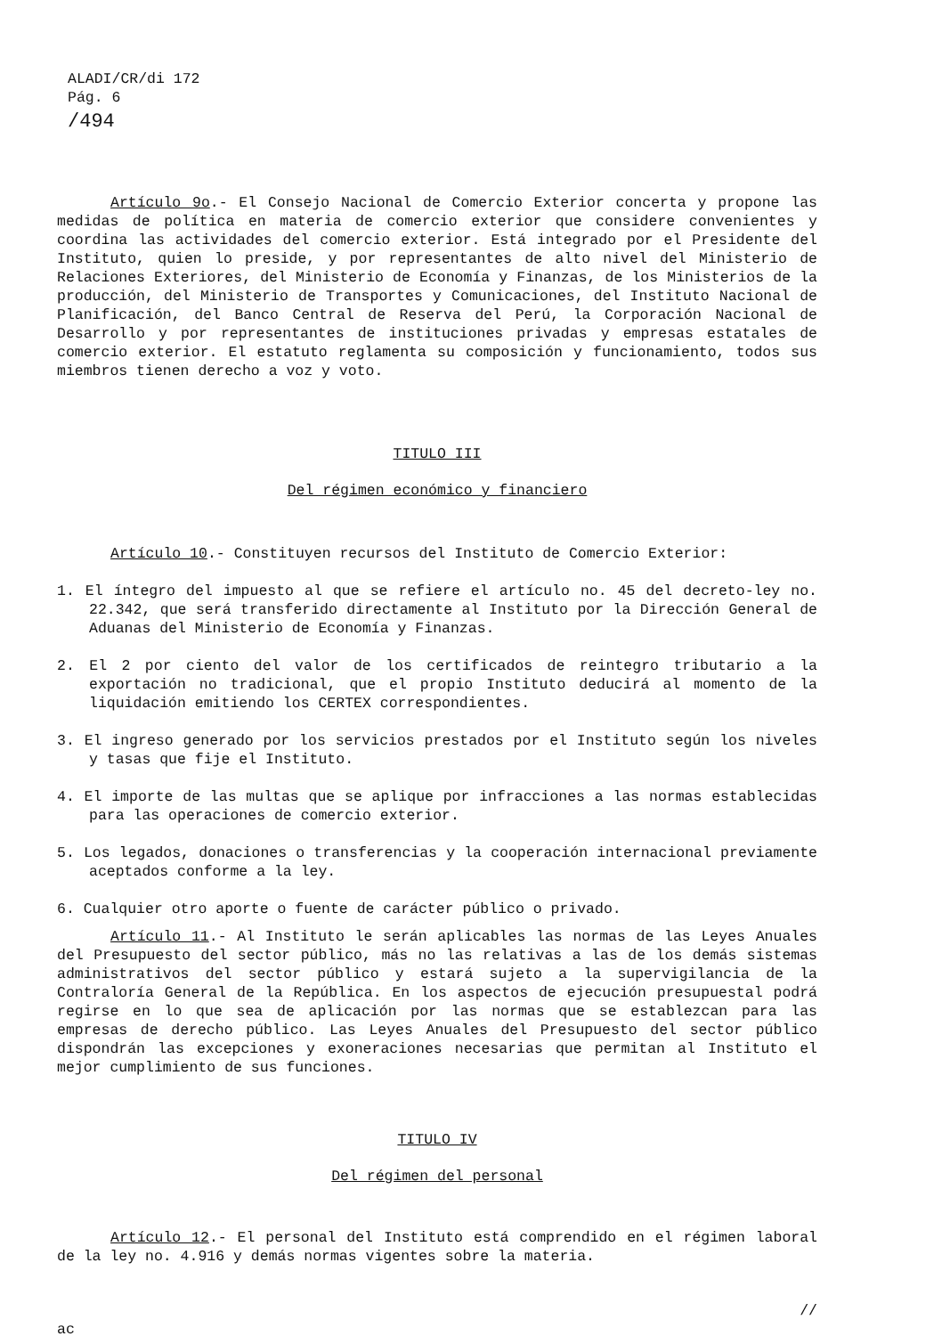ALADI/CR/di 172
Pág. 6
/494
Artículo 9o.- El Consejo Nacional de Comercio Exterior concerta y propone las medidas de política en materia de comercio exterior que considere convenientes y coordina las actividades del comercio exterior. Está integrado por el Presidente del Instituto, quien lo preside, y por representantes de alto nivel del Ministerio de Relaciones Exteriores, del Ministerio de Economía y Finanzas, de los Ministerios de la producción, del Ministerio de Transportes y Comunicaciones, del Instituto Nacional de Planificación, del Banco Central de Reserva del Perú, la Corporación Nacional de Desarrollo y por representantes de instituciones privadas y empresas estatales de comercio exterior. El estatuto reglamenta su composición y funcionamiento, todos sus miembros tienen derecho a voz y voto.
TITULO III
Del régimen económico y financiero
Artículo 10.- Constituyen recursos del Instituto de Comercio Exterior:
1. El íntegro del impuesto al que se refiere el artículo no. 45 del decreto-ley no. 22.342, que será transferido directamente al Instituto por la Dirección General de Aduanas del Ministerio de Economía y Finanzas.
2. El 2 por ciento del valor de los certificados de reintegro tributario a la exportación no tradicional, que el propio Instituto deducirá al momento de la liquidación emitiendo los CERTEX correspondientes.
3. El ingreso generado por los servicios prestados por el Instituto según los niveles y tasas que fije el Instituto.
4. El importe de las multas que se aplique por infracciones a las normas establecidas para las operaciones de comercio exterior.
5. Los legados, donaciones o transferencias y la cooperación internacional previamente aceptados conforme a la ley.
6. Cualquier otro aporte o fuente de carácter público o privado.
Artículo 11.- Al Instituto le serán aplicables las normas de las Leyes Anuales del Presupuesto del sector público, más no las relativas a las de los demás sistemas administrativos del sector público y estará sujeto a la supervigilancia de la Contraloría General de la República. En los aspectos de ejecución presupuestal podrá regirse en lo que sea de aplicación por las normas que se establezcan para las empresas de derecho público. Las Leyes Anuales del Presupuesto del sector público dispondrán las excepciones y exoneraciones necesarias que permitan al Instituto el mejor cumplimiento de sus funciones.
TITULO IV
Del régimen del personal
Artículo 12.- El personal del Instituto está comprendido en el régimen laboral de la ley no. 4.916 y demás normas vigentes sobre la materia.
//
ac